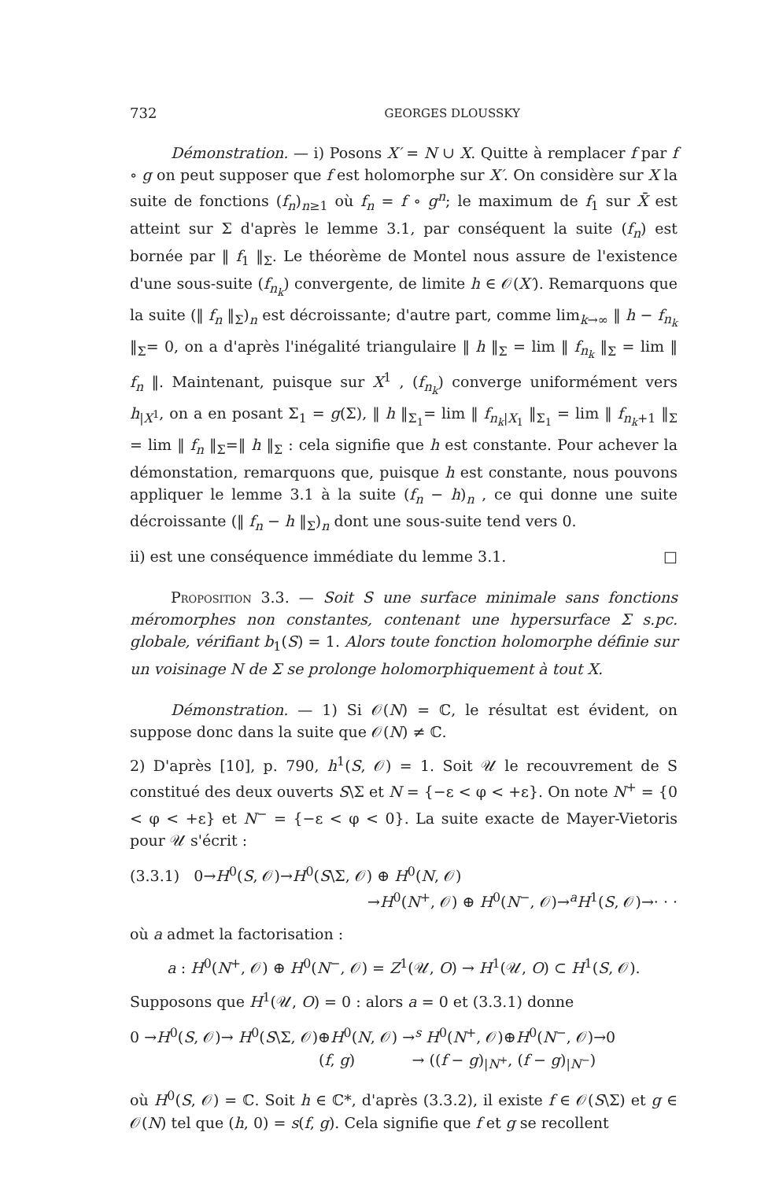732 GEORGES DLOUSSKY
Démonstration. — i) Posons X′ = N ∪ X. Quitte à remplacer f par f ∘ g on peut supposer que f est holomorphe sur X′. On considère sur X la suite de fonctions (f<sub>n</sub>)<sub>n≥1</sub> où f<sub>n</sub> = f ∘ g<sup>n</sup>; le maximum de f<sub>1</sub> sur X̄ est atteint sur Σ d'après le lemme 3.1, par conséquent la suite (f<sub>n</sub>) est bornée par ‖ f<sub>1</sub> ‖<sub>Σ</sub>. Le théorème de Montel nous assure de l'existence d'une sous-suite (f<sub>n<sub>k</sub></sub>) convergente, de limite h ∈ 𝒪(X′). Remarquons que la suite (‖ f<sub>n</sub> ‖<sub>Σ</sub>)<sub>n</sub> est décroissante; d'autre part, comme lim<sub>k→∞</sub> ‖ h − f<sub>n<sub>k</sub></sub> ‖<sub>Σ</sub>= 0, on a d'après l'inégalité triangulaire ‖ h ‖<sub>Σ</sub> = lim ‖ f<sub>n<sub>k</sub></sub> ‖<sub>Σ</sub> = lim ‖ f<sub>n</sub> ‖. Maintenant, puisque sur X<sup>1</sup> , (f<sub>n<sub>k</sub></sub>) converge uniformément vers h<sub>|X<sup>1</sup></sub>, on a en posant Σ<sub>1</sub> = g(Σ), ‖ h ‖<sub>Σ<sub>1</sub></sub>= lim ‖ f<sub>n<sub>k</sub>|X<sub>1</sub></sub> ‖<sub>Σ<sub>1</sub></sub> = lim ‖ f<sub>n<sub>k</sub>+1</sub> ‖<sub>Σ</sub> = lim ‖ f<sub>n</sub> ‖<sub>Σ</sub>=‖ h ‖<sub>Σ</sub> : cela signifie que h est constante. Pour achever la démonstation, remarquons que, puisque h est constante, nous pouvons appliquer le lemme 3.1 à la suite (f<sub>n</sub> − h)<sub>n</sub> , ce qui donne une suite décroissante (‖ f<sub>n</sub> − h ‖<sub>Σ</sub>)<sub>n</sub> dont une sous-suite tend vers 0.
ii) est une conséquence immédiate du lemme 3.1. □
Proposition 3.3. — Soit S une surface minimale sans fonctions méromorphes non constantes, contenant une hypersurface Σ s.pc. globale, vérifiant b<sub>1</sub>(S) = 1. Alors toute fonction holomorphe définie sur un voisinage N de Σ se prolonge holomorphiquement à tout X.
Démonstration. — 1) Si 𝒪(N) = ℂ, le résultat est évident, on suppose donc dans la suite que 𝒪(N) ≠ ℂ.
2) D'après [10], p. 790, h<sup>1</sup>(S, 𝒪) = 1. Soit 𝒰 le recouvrement de S constitué des deux ouverts S\Σ et N = {−ε < φ < +ε}. On note N<sup>+</sup> = {0 < φ < +ε} et N<sup>−</sup> = {−ε < φ < 0}. La suite exacte de Mayer-Vietoris pour 𝒰 s'écrit :
(3.3.1) 0→H<sup>0</sup>(S, 𝒪)→H<sup>0</sup>(S\Σ, 𝒪) ⊕ H<sup>0</sup>(N, 𝒪)
→H<sup>0</sup>(N<sup>+</sup>, 𝒪) ⊕ H<sup>0</sup>(N<sup>−</sup>, 𝒪)→<sup>a</sup>H<sup>1</sup>(S, 𝒪)→· · ·
où a admet la factorisation :
a : H<sup>0</sup>(N<sup>+</sup>, 𝒪) ⊕ H<sup>0</sup>(N<sup>−</sup>, 𝒪) = Z<sup>1</sup>(𝒰, O) → H<sup>1</sup>(𝒰, O) ⊂ H<sup>1</sup>(S, 𝒪).
Supposons que H<sup>1</sup>(𝒰, O) = 0 : alors a = 0 et (3.3.1) donne
0 →H<sup>0</sup>(S, 𝒪)→ H<sup>0</sup>(S\Σ, 𝒪)⊕H<sup>0</sup>(N, 𝒪) →<sup>s</sup> H<sup>0</sup>(N<sup>+</sup>, 𝒪)⊕H<sup>0</sup>(N<sup>−</sup>, 𝒪)→0
(f, g) → ((f − g)<sub>|N<sup>+</sup></sub>, (f − g)<sub>|N<sup>−</sup></sub>)
où H<sup>0</sup>(S, 𝒪) = ℂ. Soit h ∈ ℂ*, d'après (3.3.2), il existe f ∈ 𝒪(S\Σ) et g ∈ 𝒪(N) tel que (h, 0) = s(f, g). Cela signifie que f et g se recollent